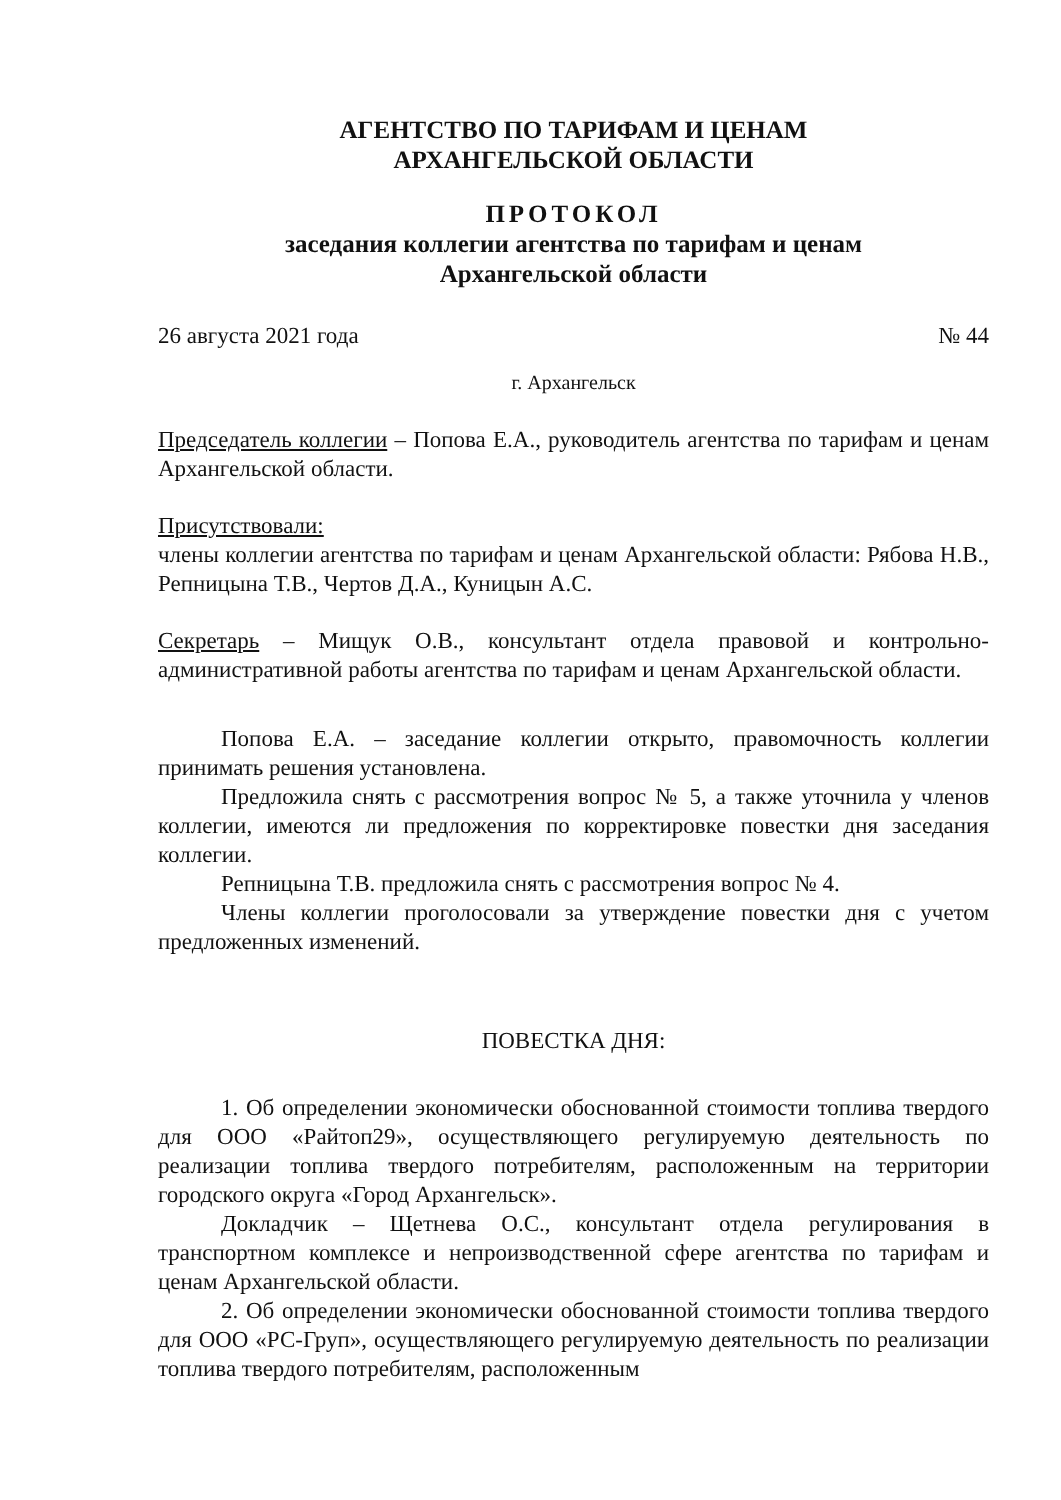АГЕНТСТВО ПО ТАРИФАМ И ЦЕНАМ
АРХАНГЕЛЬСКОЙ ОБЛАСТИ
ПРОТОКОЛ
заседания коллегии агентства по тарифам и ценам
Архангельской области
26 августа 2021 года № 44
г. Архангельск
Председатель коллегии – Попова Е.А., руководитель агентства по тарифам и ценам Архангельской области.
Присутствовали:
члены коллегии агентства по тарифам и ценам Архангельской области: Рябова Н.В., Репницына Т.В., Чертов Д.А., Куницын А.С.
Секретарь – Мищук О.В., консультант отдела правовой и контрольно-административной работы агентства по тарифам и ценам Архангельской области.
Попова Е.А. – заседание коллегии открыто, правомочность коллегии принимать решения установлена.
Предложила снять с рассмотрения вопрос № 5, а также уточнила у членов коллегии, имеются ли предложения по корректировке повестки дня заседания коллегии.
Репницына Т.В. предложила снять с рассмотрения вопрос № 4.
Члены коллегии проголосовали за утверждение повестки дня с учетом предложенных изменений.
ПОВЕСТКА ДНЯ:
1. Об определении экономически обоснованной стоимости топлива твердого для ООО «Райтоп29», осуществляющего регулируемую деятельность по реализации топлива твердого потребителям, расположенным на территории городского округа «Город Архангельск».
Докладчик – Щетнева О.С., консультант отдела регулирования в транспортном комплексе и непроизводственной сфере агентства по тарифам и ценам Архангельской области.
2. Об определении экономически обоснованной стоимости топлива твердого для ООО «РС-Груп», осуществляющего регулируемую деятельность по реализации топлива твердого потребителям, расположенным